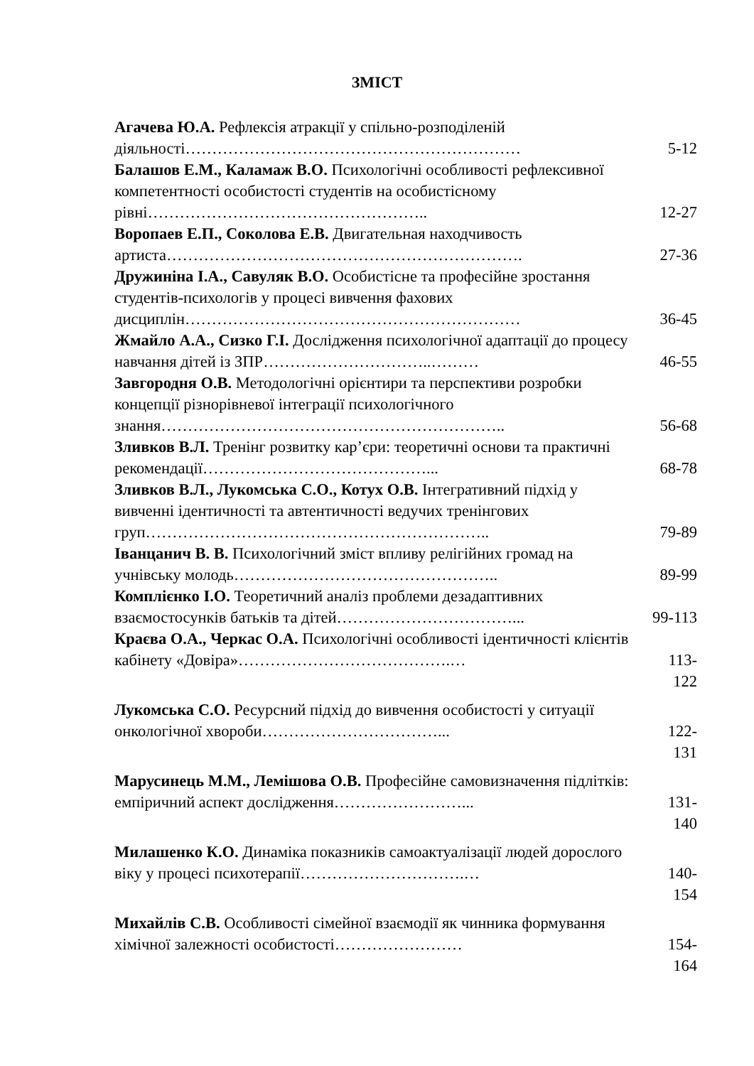ЗМІСТ
| Агачева Ю.А. Рефлексія атракції у спільно-розподіленій діяльності……………………………………………………… | 5-12 |
| Балашов Е.М., Каламаж В.О. Психологічні особливості рефлексивної компетентності особистості студентів на особистісному рівні…………………………………………….. | 12-27 |
| Воропаев Е.П., Соколова Е.В. Двигательная находчивость артиста…………………………………………………………. | 27-36 |
| Дружиніна І.А., Савуляк В.О. Особистісне та професійне зростання студентів-психологів у процесі вивчення фахових дисциплін……………………………………………………… | 36-45 |
| Жмайло А.А., Сизко Г.І. Дослідження психологічної адаптації до процесу навчання дітей із ЗПР…………………………..……… | 46-55 |
| Завгородня О.В. Методологічні орієнтири та перспективи розробки концепції різнорівневої інтеграції психологічного знання……………………………………………………….. | 56-68 |
| Зливков В.Л. Тренінг розвитку кар’єри: теоретичні основи та практичні рекомендації……………………………………... | 68-78 |
| Зливков В.Л., Лукомська С.О., Котух О.В. Інтегративний підхід у вивченні ідентичності та автентичності ведучих тренінгових груп……………………………………………………….. | 79-89 |
| Іванцанич В. В. Психологічний зміст впливу релігійних громад на учнівську молодь………………………………………….. | 89-99 |
| Комплієнко І.О. Теоретичний аналіз проблеми дезадаптивних взаємостосунків батьків та дітей……………………………... | 99-113 |
| Краєва О.А., Черкас О.А. Психологічні особливості ідентичності клієнтів кабінету «Довіра»………………………………….… | 113- 122 |
| Лукомська С.О. Ресурсний підхід до вивчення особистості у ситуації онкологічної хвороби……………………………... | 122- 131 |
| Марусинець М.М., Лемішова О.В. Професійне самовизначення підлітків: емпіричний аспект дослідження……………………... | 131- 140 |
| Милашенко К.О. Динаміка показників самоактуалізації людей дорослого віку у процесі психотерапії………………………….… | 140- 154 |
| Михайлів С.В. Особливості сімейної взаємодії як чинника формування хімічної залежності особистості…………………… | 154- 164 |